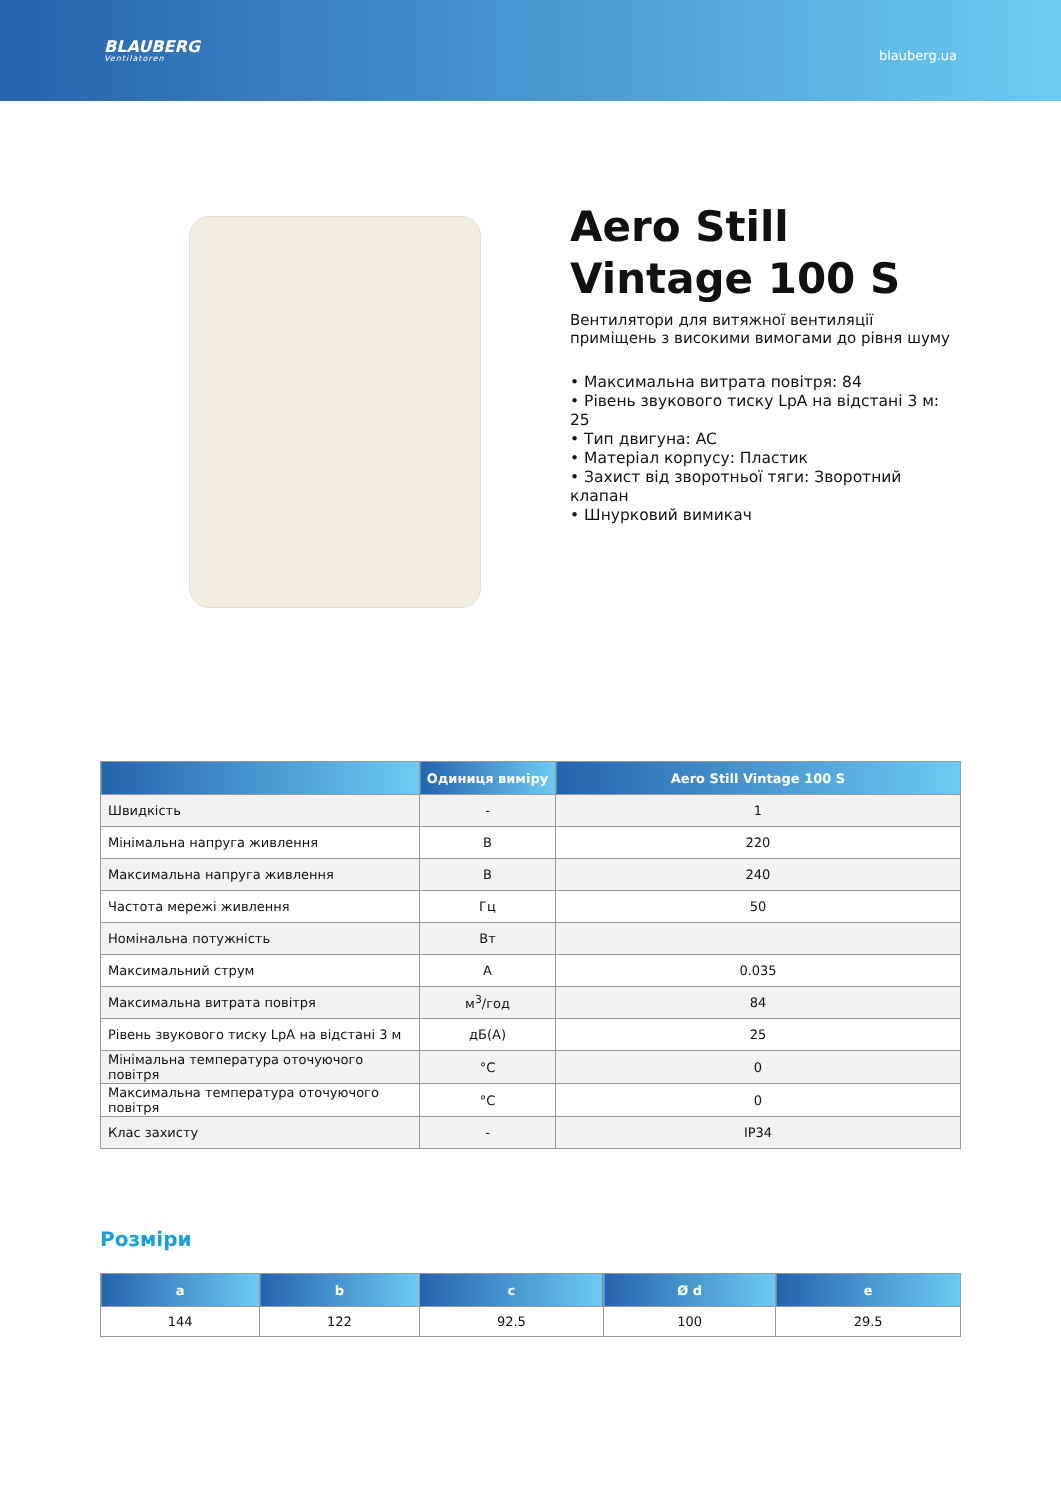BLAUBERG
Ventilatoren
blauberg.ua
Aero Still Vintage 100 S
Вентилятори для витяжної вентиляції приміщень з високими вимогами до рівня шуму
• Максимальна витрата повітря: 84
• Рівень звукового тиску LpA на відстані 3 м: 25
• Тип двигуна: AC
• Матеріал корпусу: Пластик
• Захист від зворотньої тяги: Зворотний клапан
• Шнурковий вимикач
| | Одиниця виміру | Aero Still Vintage 100 S |
| --- | --- | --- |
| Швидкість | - | 1 |
| Мінімальна напруга живлення | В | 220 |
| Максимальна напруга живлення | В | 240 |
| Частота мережі живлення | Гц | 50 |
| Номінальна потужність | Вт | |
| Максимальний струм | А | 0.035 |
| Максимальна витрата повітря | м<sup>3</sup>/год | 84 |
| Рівень звукового тиску LpA на відстані 3 м | дБ(А) | 25 |
| Мінімальна температура оточуючого повітря | °C | 0 |
| Максимальна температура оточуючого повітря | °C | 0 |
| Клас захисту | - | IP34 |
Розміри
| a | b | c | Ø d | e |
| --- | --- | --- | --- | --- |
| 144 | 122 | 92.5 | 100 | 29.5 |